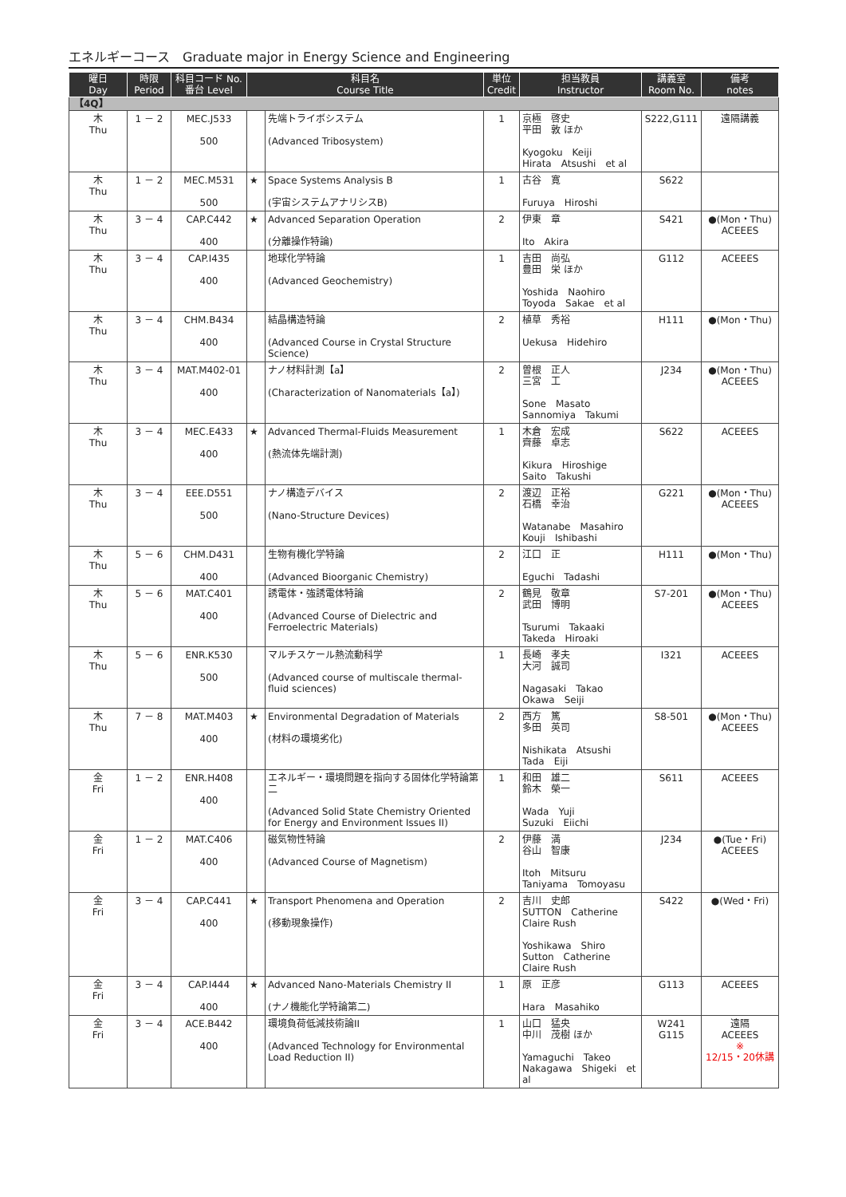エネルギーコース　Graduate major in Energy Science and Engineering
| 曜日 Day | 時限 Period | 科目コード No. 番台 Level | 科目名 Course Title | | 単位 Credit | 担当教員 Instructor | 講義室 Room No. | 備考 notes |
| --- | --- | --- | --- | --- | --- | --- | --- | --- |
| 【4Q】 | | | | | | | | |
| 木 Thu | 1 － 2 | MEC.J533 500 | | 先端トライボシステム (Advanced Tribosystem) | 1 | 京極 啓史 平田 敦 ほか Kyogoku Keiji Hirata Atsushi et al | S222,G111 | 遠隔講義 |
| 木 Thu | 1 － 2 | MEC.M531 500 | ★ | Space Systems Analysis B (宇宙システムアナリシスB) | 1 | 古谷 寛 Furuya Hiroshi | S622 | |
| 木 Thu | 3 － 4 | CAP.C442 400 | ★ | Advanced Separation Operation (分離操作特論) | 2 | 伊東 章 Ito Akira | S421 | ●(Mon・Thu) ACEEES |
| 木 Thu | 3 － 4 | CAP.I435 400 | | 地球化学特論 (Advanced Geochemistry) | 1 | 吉田 尚弘 豊田 栄 ほか Yoshida Naohiro Toyoda Sakae et al | G112 | ACEEES |
| 木 Thu | 3 － 4 | CHM.B434 400 | | 結晶構造特論 (Advanced Course in Crystal Structure Science) | 2 | 植草 秀裕 Uekusa Hidehiro | H111 | ●(Mon・Thu) |
| 木 Thu | 3 － 4 | MAT.M402-01 400 | | ナノ材料計測【a】 (Characterization of Nanomaterials【a】) | 2 | 曽根 正人 三宮 工 Sone Masato Sannomiya Takumi | J234 | ●(Mon・Thu) ACEEES |
| 木 Thu | 3 － 4 | MEC.E433 400 | ★ | Advanced Thermal-Fluids Measurement (熱流体先端計測) | 1 | 木倉 宏成 齊藤 卓志 Kikura Hiroshige Saito Takushi | S622 | ACEEES |
| 木 Thu | 3 － 4 | EEE.D551 500 | | ナノ構造デバイス (Nano-Structure Devices) | 2 | 渡辺 正裕 石橋 幸治 Watanabe Masahiro Kouji Ishibashi | G221 | ●(Mon・Thu) ACEEES |
| 木 Thu | 5 － 6 | CHM.D431 400 | | 生物有機化学特論 (Advanced Bioorganic Chemistry) | 2 | 江口 正 Eguchi Tadashi | H111 | ●(Mon・Thu) |
| 木 Thu | 5 － 6 | MAT.C401 400 | | 誘電体・強誘電体特論 (Advanced Course of Dielectric and Ferroelectric Materials) | 2 | 鶴見 敬章 武田 博明 Tsurumi Takaaki Takeda Hiroaki | S7-201 | ●(Mon・Thu) ACEEES |
| 木 Thu | 5 － 6 | ENR.K530 500 | | マルチスケール熱流動科学 (Advanced course of multiscale thermal-fluid sciences) | 1 | 長崎 孝夫 大河 誠司 Nagasaki Takao Okawa Seiji | I321 | ACEEES |
| 木 Thu | 7 － 8 | MAT.M403 400 | ★ | Environmental Degradation of Materials (材料の環境劣化) | 2 | 西方 篤 多田 英司 Nishikata Atsushi Tada Eiji | S8-501 | ●(Mon・Thu) ACEEES |
| 金 Fri | 1 － 2 | ENR.H408 400 | | エネルギー・環境問題を指向する固体化学特論第二 (Advanced Solid State Chemistry Oriented for Energy and Environment Issues II) | 1 | 和田 雄二 鈴木 榮一 Wada Yuji Suzuki Eiichi | S611 | ACEEES |
| 金 Fri | 1 － 2 | MAT.C406 400 | | 磁気物性特論 (Advanced Course of Magnetism) | 2 | 伊藤 満 谷山 智康 Itoh Mitsuru Taniyama Tomoyasu | J234 | ●(Tue・Fri) ACEEES |
| 金 Fri | 3 － 4 | CAP.C441 400 | ★ | Transport Phenomena and Operation (移動現象操作) | 2 | 吉川 史郎 SUTTON Catherine Claire Rush Yoshikawa Shiro Sutton Catherine Claire Rush | S422 | ●(Wed・Fri) |
| 金 Fri | 3 － 4 | CAP.I444 400 | ★ | Advanced Nano-Materials Chemistry II (ナノ機能化学特論第二) | 1 | 原 正彦 Hara Masahiko | G113 | ACEEES |
| 金 Fri | 3 － 4 | ACE.B442 400 | | 環境負荷低減技術論II (Advanced Technology for Environmental Load Reduction II) | 1 | 山口 猛央 中川 茂樹 ほか Yamaguchi Takeo Nakagawa Shigeki et al | W241 G115 | 遠隔 ACEEES ※ 12/15・20休講 |